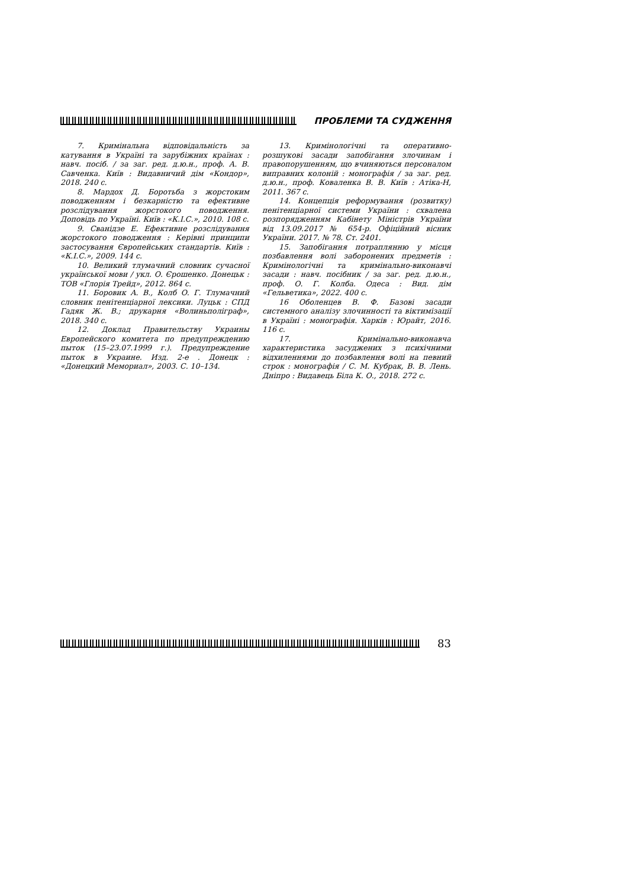ПРОБЛЕМИ ТА СУДЖЕННЯ
7. Кримінальна відповідальність за катування в Україні та зарубіжних країнах : навч. посіб. / за заг. ред. д.ю.н., проф. А. В. Савченка. Київ : Видавничий дім «Кондор», 2018. 240 с.
8. Мардох Д. Боротьба з жорстоким поводженням і безкарністю та ефективне розслідування жорстокого поводження. Доповідь по Україні. Київ : «К.І.С.», 2010. 108 с.
9. Сванідзе Е. Ефективне розслідування жорстокого поводження : Керівні принципи застосування Європейських стандартів. Київ : «К.І.С.», 2009. 144 с.
10. Великий тлумачний словник сучасної української мови / укл. О. Єрошенко. Донецьк : ТОВ «Глорія Трейд», 2012. 864 с.
11. Боровик А. В., Колб О. Г. Тлумачний словник пенітенціарної лексики. Луцьк : СПД Гадяк Ж. В.; друкарня «Волиньполіграф», 2018. 340 с.
12. Доклад Правительству Украины Европейского комитета по предупреждению пыток (15–23.07.1999 г.). Предупреждение пыток в Украине. Изд. 2-е . Донецк : «Донецкий Мемориал», 2003. С. 10–134.
13. Кримінологічні та оперативно-розшукові засади запобігання злочинам і правопорушенням, що вчиняються персоналом виправних колоній : монографія / за заг. ред. д.ю.н., проф. Коваленка В. В. Київ : Атіка-Н, 2011. 367 с.
14. Концепція реформування (розвитку) пенітенціарної системи України : схвалена розпорядженням Кабінету Міністрів України від 13.09.2017 № 654-р. Офіційний вісник України. 2017. № 78. Ст. 2401.
15. Запобігання потраплянню у місця позбавлення волі заборонених предметів : Кримінологічні та кримінально-виконавчі засади : навч. посібник / за заг. ред. д.ю.н., проф. О. Г. Колба. Одеса : Вид. дім «Гельветика», 2022. 400 с.
16 Оболенцев В. Ф. Базові засади системного аналізу злочинності та віктимізації в Україні : монографія. Харків : Юрайт, 2016. 116 с.
17. Кримінально-виконавча характеристика засуджених з психічними відхиленнями до позбавлення волі на певний строк : монографія / С. М. Кубрак, В. В. Лень. Дніпро : Видавець Біла К. О., 2018. 272 с.
83